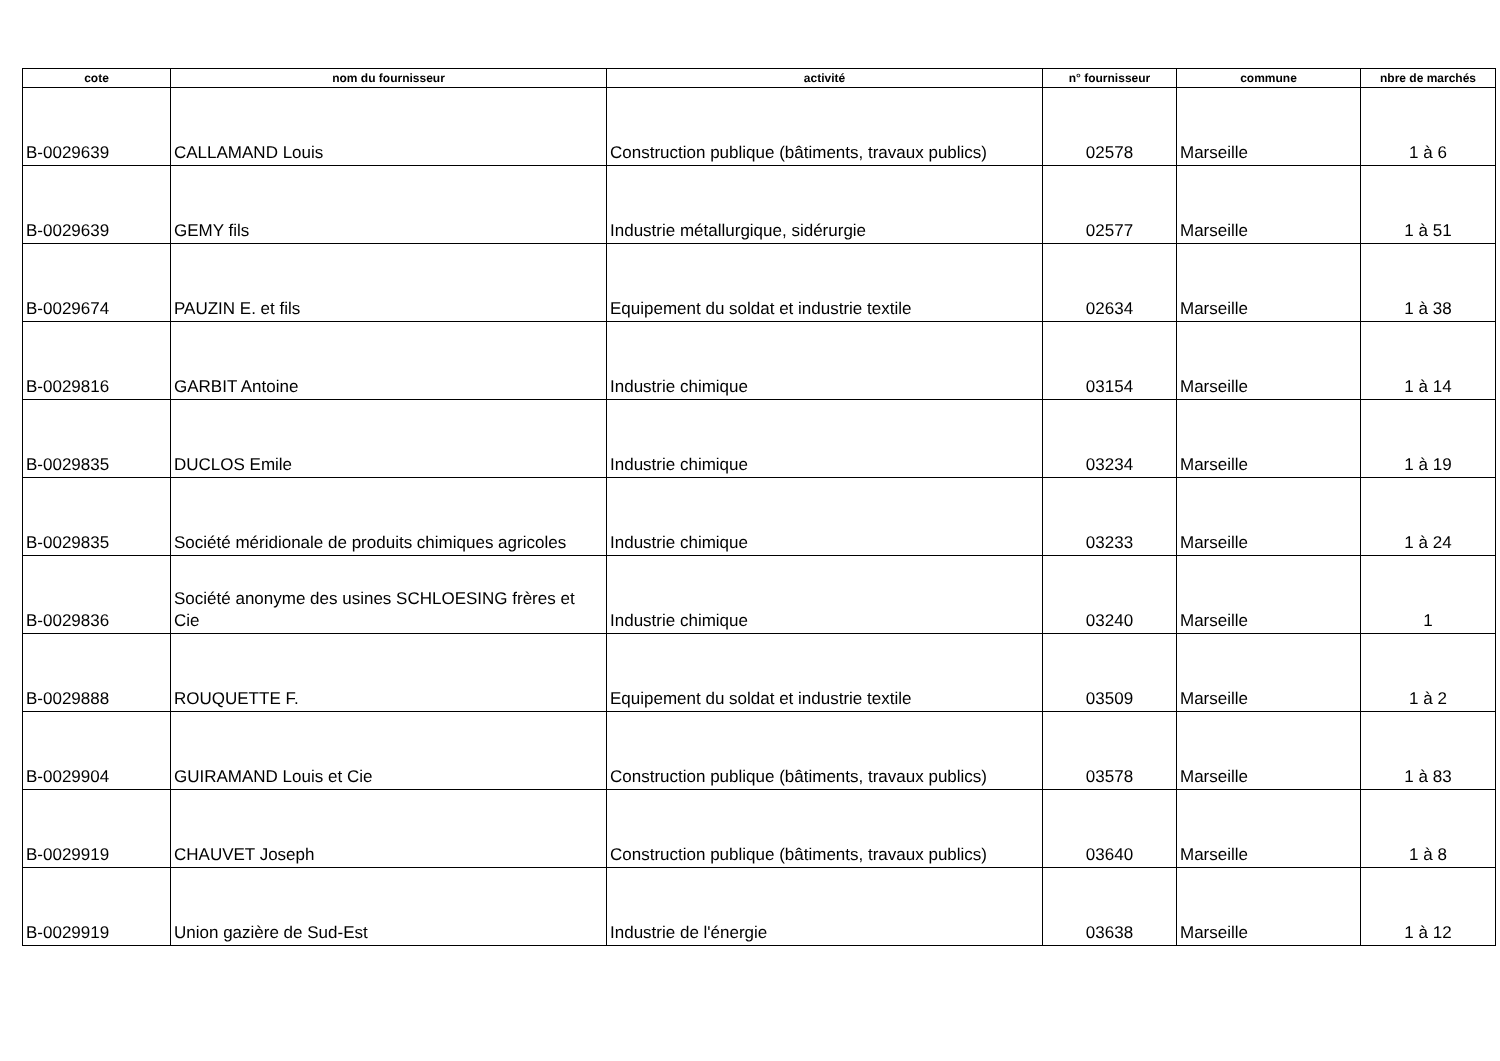| cote | nom du fournisseur | activité | n° fournisseur | commune | nbre de marchés |
| --- | --- | --- | --- | --- | --- |
| B-0029639 | CALLAMAND Louis | Construction publique (bâtiments, travaux publics) | 02578 | Marseille | 1 à 6 |
| B-0029639 | GEMY fils | Industrie métallurgique, sidérurgie | 02577 | Marseille | 1 à 51 |
| B-0029674 | PAUZIN E. et fils | Equipement du soldat et industrie textile | 02634 | Marseille | 1 à 38 |
| B-0029816 | GARBIT Antoine | Industrie chimique | 03154 | Marseille | 1 à 14 |
| B-0029835 | DUCLOS Emile | Industrie chimique | 03234 | Marseille | 1 à 19 |
| B-0029835 | Société méridionale de produits chimiques agricoles | Industrie chimique | 03233 | Marseille | 1 à 24 |
| B-0029836 | Société anonyme des usines SCHLOESING frères et Cie | Industrie chimique | 03240 | Marseille | 1 |
| B-0029888 | ROUQUETTE F. | Equipement du soldat et industrie textile | 03509 | Marseille | 1 à 2 |
| B-0029904 | GUIRAMAND Louis et Cie | Construction publique (bâtiments, travaux publics) | 03578 | Marseille | 1 à 83 |
| B-0029919 | CHAUVET Joseph | Construction publique (bâtiments, travaux publics) | 03640 | Marseille | 1 à 8 |
| B-0029919 | Union gazière de Sud-Est | Industrie de l'énergie | 03638 | Marseille | 1 à 12 |